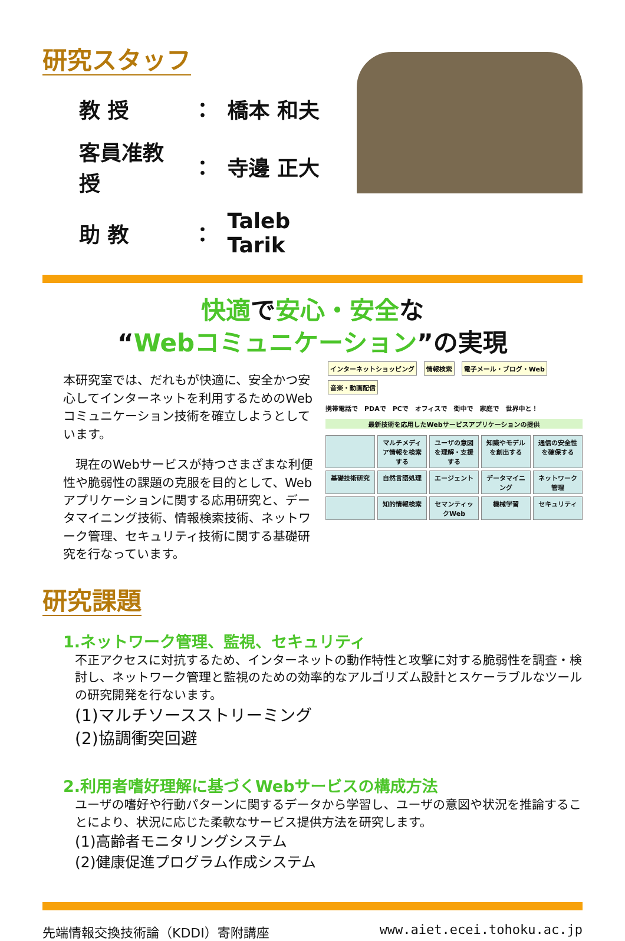研究スタッフ
| 教 授 | ： | 橋本 和夫 |
| 客員准教授 | ： | 寺邊 正大 |
| 助 教 | ： | Taleb Tarik |
快適で安心・安全な
“Webコミュニケーション”の実現
本研究室では、だれもが快適に、安全かつ安心してインターネットを利用するためのWebコミュニケーション技術を確立しようとしています。
　現在のWebサービスが持つさまざまな利便性や脆弱性の課題の克服を目的として、Webアプリケーションに関する応用研究と、データマイニング技術、情報検索技術、ネットワーク管理、セキュリティ技術に関する基礎研究を行なっています。
インターネットショッピング 情報検索 電子メール・ブログ・Web 音楽・動画配信
携帯電話で　PDAで　PCで　オフィスで　街中で　家庭で　世界中と！
最新技術を応用したWebサービスアプリケーションの提供
マルチメディア情報を検索する
ユーザの意図を理解・支援する
知識やモデルを創出する
通信の安全性を確保する
基礎技術研究
自然言語処理
エージェント
データマイニング
ネットワーク管理
知的情報検索
セマンティックWeb
機械学習
セキュリティ
研究課題
1.ネットワーク管理、監視、セキュリティ
不正アクセスに対抗するため、インターネットの動作特性と攻撃に対する脆弱性を調査・検討し、ネットワーク管理と監視のための効率的なアルゴリズム設計とスケーラブルなツールの研究開発を行ないます。
(1)マルチソースストリーミング
(2)協調衝突回避
2.利用者嗜好理解に基づくWebサービスの構成方法
ユーザの嗜好や行動パターンに関するデータから学習し、ユーザの意図や状況を推論することにより、状況に応じた柔軟なサービス提供方法を研究します。
(1)高齢者モニタリングシステム
(2)健康促進プログラム作成システム
先端情報交換技術論（KDDI）寄附講座 www.aiet.ecei.tohoku.ac.jp